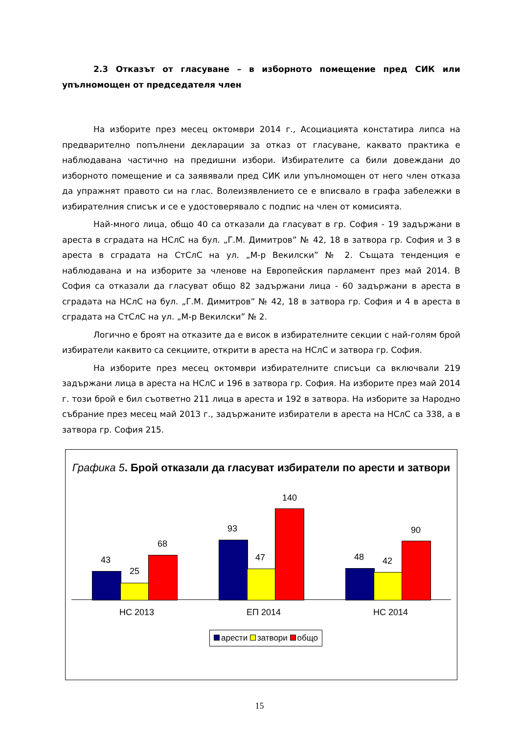2.3 Отказът от гласуване – в изборното помещение пред СИК или упълномощен от председателя член
На изборите през месец октомври 2014 г., Асоциацията констатира липса на предварително попълнени декларации за отказ от гласуване, каквато практика е наблюдавана частично на предишни избори. Избирателите са били довеждани до изборното помещение и са заявявали пред СИК или упълномощен от него член отказа да упражнят правото си на глас. Волеизявлението се е вписвало в графа забележки в избирателния списък и се е удостоверявало с подпис на член от комисията.
Най-много лица, общо 40 са отказали да гласуват в гр. София - 19 задържани в ареста в сградата на НСлС на бул. „Г.М. Димитров” № 42, 18 в затвора гр. София и 3 в ареста в сградата на СтСлС на ул. „М-р Векилски” № 2. Същата тенденция е наблюдавана и на изборите за членове на Европейския парламент през май 2014. В София са отказали да гласуват общо 82 задържани лица - 60 задържани в ареста в сградата на НСлС на бул. „Г.М. Димитров” № 42, 18 в затвора гр. София и 4 в ареста в сградата на СтСлС на ул. „М-р Векилски” № 2.
Логично е броят на отказите да е висок в избирателните секции с най-голям брой избиратели каквито са секциите, открити в ареста на НСлС и затвора гр. София.
На изборите през месец октомври избирателните списъци са включвали 219 задържани лица в ареста на НСлС и 196 в затвора гр. София. На изборите през май 2014 г. този брой е бил съответно 211 лица в ареста и 192 в затвора. На изборите за Народно събрание през месец май 2013 г., задържаните избиратели в ареста на НСлС са 338, а в затвора гр. София 215.
Графика 5. Брой отказали да гласуват избиратели по арести и затвори
43
25
68
93
47
140
48 42
90
НС 2013 ЕП 2014 НС 2014
арести затвори общо
15